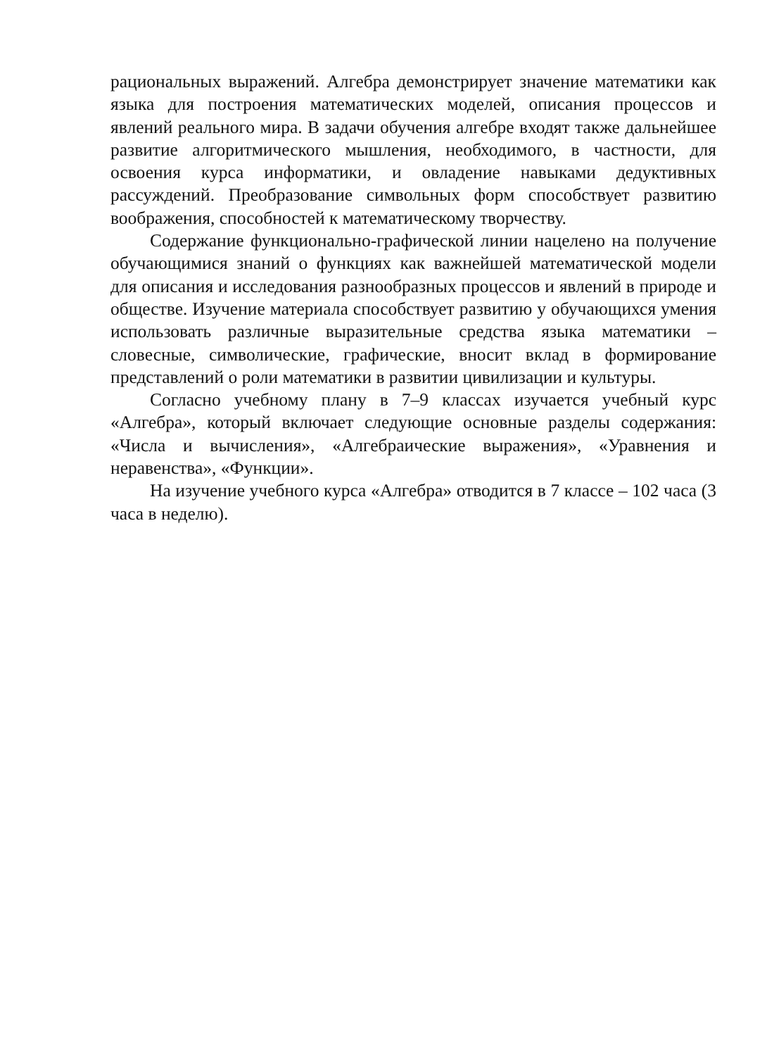рациональных выражений. Алгебра демонстрирует значение математики как языка для построения математических моделей, описания процессов и явлений реального мира. В задачи обучения алгебре входят также дальнейшее развитие алгоритмического мышления, необходимого, в частности, для освоения курса информатики, и овладение навыками дедуктивных рассуждений. Преобразование символьных форм способствует развитию воображения, способностей к математическому творчеству.
Содержание функционально-графической линии нацелено на получение обучающимися знаний о функциях как важнейшей математической модели для описания и исследования разнообразных процессов и явлений в природе и обществе. Изучение материала способствует развитию у обучающихся умения использовать различные выразительные средства языка математики – словесные, символические, графические, вносит вклад в формирование представлений о роли математики в развитии цивилизации и культуры.
Согласно учебному плану в 7–9 классах изучается учебный курс «Алгебра», который включает следующие основные разделы содержания: «Числа и вычисления», «Алгебраические выражения», «Уравнения и неравенства», «Функции».
На изучение учебного курса «Алгебра» отводится в 7 классе – 102 часа (3 часа в неделю).